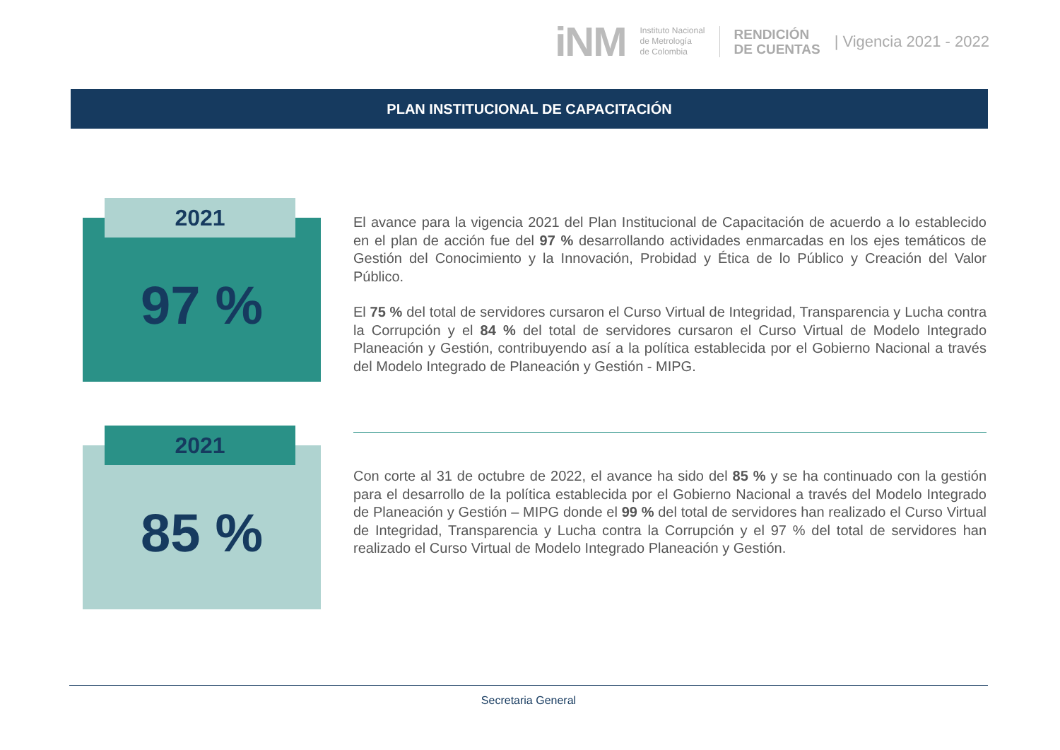iNM
Instituto Nacional
de Metrología
de Colombia
RENDICIÓN
DE CUENTAS
| Vigencia 2021 - 2022
PLAN INSTITUCIONAL DE CAPACITACIÓN
97 % 2021
El avance para la vigencia 2021 del Plan Institucional de Capacitación de acuerdo a lo establecido en el plan de acción fue del 97 % desarrollando actividades enmarcadas en los ejes temáticos de Gestión del Conocimiento y la Innovación, Probidad y Ética de lo Público y Creación del Valor Público.
El 75 % del total de servidores cursaron el Curso Virtual de Integridad, Transparencia y Lucha contra la Corrupción y el 84 % del total de servidores cursaron el Curso Virtual de Modelo Integrado Planeación y Gestión, contribuyendo así a la política establecida por el Gobierno Nacional a través del Modelo Integrado de Planeación y Gestión - MIPG.
85 % 2021
Con corte al 31 de octubre de 2022, el avance ha sido del 85 % y se ha continuado con la gestión para el desarrollo de la política establecida por el Gobierno Nacional a través del Modelo Integrado de Planeación y Gestión – MIPG donde el 99 % del total de servidores han realizado el Curso Virtual de Integridad, Transparencia y Lucha contra la Corrupción y el 97 % del total de servidores han realizado el Curso Virtual de Modelo Integrado Planeación y Gestión.
Secretaria General